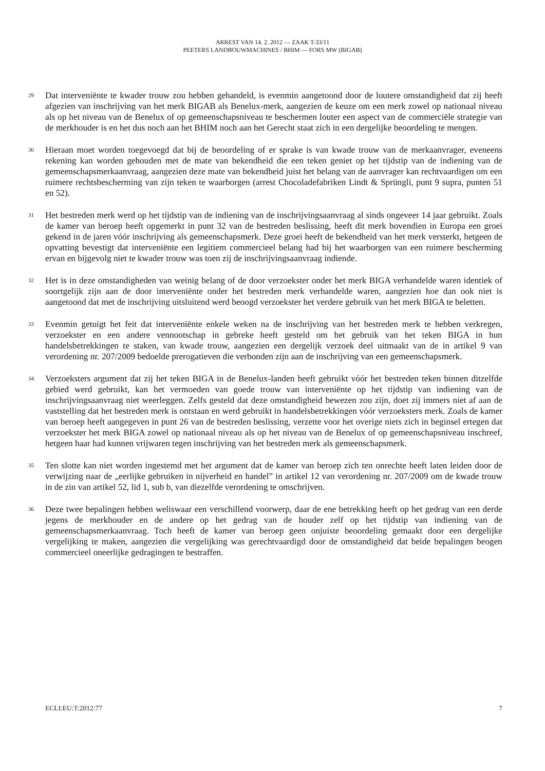ARREST VAN 14. 2. 2012 — ZAAK T-33/11
PEETERS LANDBOUWMACHINES / BHIM — FORS MW (BIGAB)
29
Dat interveniënte te kwader trouw zou hebben gehandeld, is evenmin aangetoond door de loutere omstandigheid dat zij heeft afgezien van inschrijving van het merk BIGAB als Benelux-merk, aangezien de keuze om een merk zowel op nationaal niveau als op het niveau van de Benelux of op gemeenschapsniveau te beschermen louter een aspect van de commerciële strategie van de merkhouder is en het dus noch aan het BHIM noch aan het Gerecht staat zich in een dergelijke beoordeling te mengen.
30
Hieraan moet worden toegevoegd dat bij de beoordeling of er sprake is van kwade trouw van de merkaanvrager, eveneens rekening kan worden gehouden met de mate van bekendheid die een teken geniet op het tijdstip van de indiening van de gemeenschapsmerkaanvraag, aangezien deze mate van bekendheid juist het belang van de aanvrager kan rechtvaardigen om een ruimere rechtsbescherming van zijn teken te waarborgen (arrest Chocoladefabriken Lindt & Sprüngli, punt 9 supra, punten 51 en 52).
31
Het bestreden merk werd op het tijdstip van de indiening van de inschrijvingsaanvraag al sinds ongeveer 14 jaar gebruikt. Zoals de kamer van beroep heeft opgemerkt in punt 32 van de bestreden beslissing, heeft dit merk bovendien in Europa een groei gekend in de jaren vóór inschrijving als gemeenschapsmerk. Deze groei heeft de bekendheid van het merk versterkt, hetgeen de opvatting bevestigt dat interveniënte een legitiem commercieel belang had bij het waarborgen van een ruimere bescherming ervan en bijgevolg niet te kwader trouw was toen zij de inschrijvingsaanvraag indiende.
32
Het is in deze omstandigheden van weinig belang of de door verzoekster onder het merk BIGA verhandelde waren identiek of soortgelijk zijn aan de door interveniënte onder het bestreden merk verhandelde waren, aangezien hoe dan ook niet is aangetoond dat met de inschrijving uitsluitend werd beoogd verzoekster het verdere gebruik van het merk BIGA te beletten.
33
Evenmin getuigt het feit dat interveniënte enkele weken na de inschrijving van het bestreden merk te hebben verkregen, verzoekster en een andere vennootschap in gebreke heeft gesteld om het gebruik van het teken BIGA in hun handelsbetrekkingen te staken, van kwade trouw, aangezien een dergelijk verzoek deel uitmaakt van de in artikel 9 van verordening nr. 207/2009 bedoelde prerogatieven die verbonden zijn aan de inschrijving van een gemeenschapsmerk.
34
Verzoeksters argument dat zij het teken BIGA in de Benelux-landen heeft gebruikt vóór het bestreden teken binnen ditzelfde gebied werd gebruikt, kan het vermoeden van goede trouw van interveniënte op het tijdstip van indiening van de inschrijvingsaanvraag niet weerleggen. Zelfs gesteld dat deze omstandigheid bewezen zou zijn, doet zij immers niet af aan de vaststelling dat het bestreden merk is ontstaan en werd gebruikt in handelsbetrekkingen vóór verzoeksters merk. Zoals de kamer van beroep heeft aangegeven in punt 26 van de bestreden beslissing, verzette voor het overige niets zich in beginsel ertegen dat verzoekster het merk BIGA zowel op nationaal niveau als op het niveau van de Benelux of op gemeenschapsniveau inschreef, hetgeen haar had kunnen vrijwaren tegen inschrijving van het bestreden merk als gemeenschapsmerk.
35
Ten slotte kan niet worden ingestemd met het argument dat de kamer van beroep zich ten onrechte heeft laten leiden door de verwijzing naar de „eerlijke gebruiken in nijverheid en handel” in artikel 12 van verordening nr. 207/2009 om de kwade trouw in de zin van artikel 52, lid 1, sub b, van diezelfde verordening te omschrijven.
36
Deze twee bepalingen hebben weliswaar een verschillend voorwerp, daar de ene betrekking heeft op het gedrag van een derde jegens de merkhouder en de andere op het gedrag van de houder zelf op het tijdstip van indiening van de gemeenschapsmerkaanvraag. Toch heeft de kamer van beroep geen onjuiste beoordeling gemaakt door een dergelijke vergelijking te maken, aangezien die vergelijking was gerechtvaardigd door de omstandigheid dat beide bepalingen beogen commercieel oneerlijke gedragingen te bestraffen.
ECLI:EU:T:2012:77 7